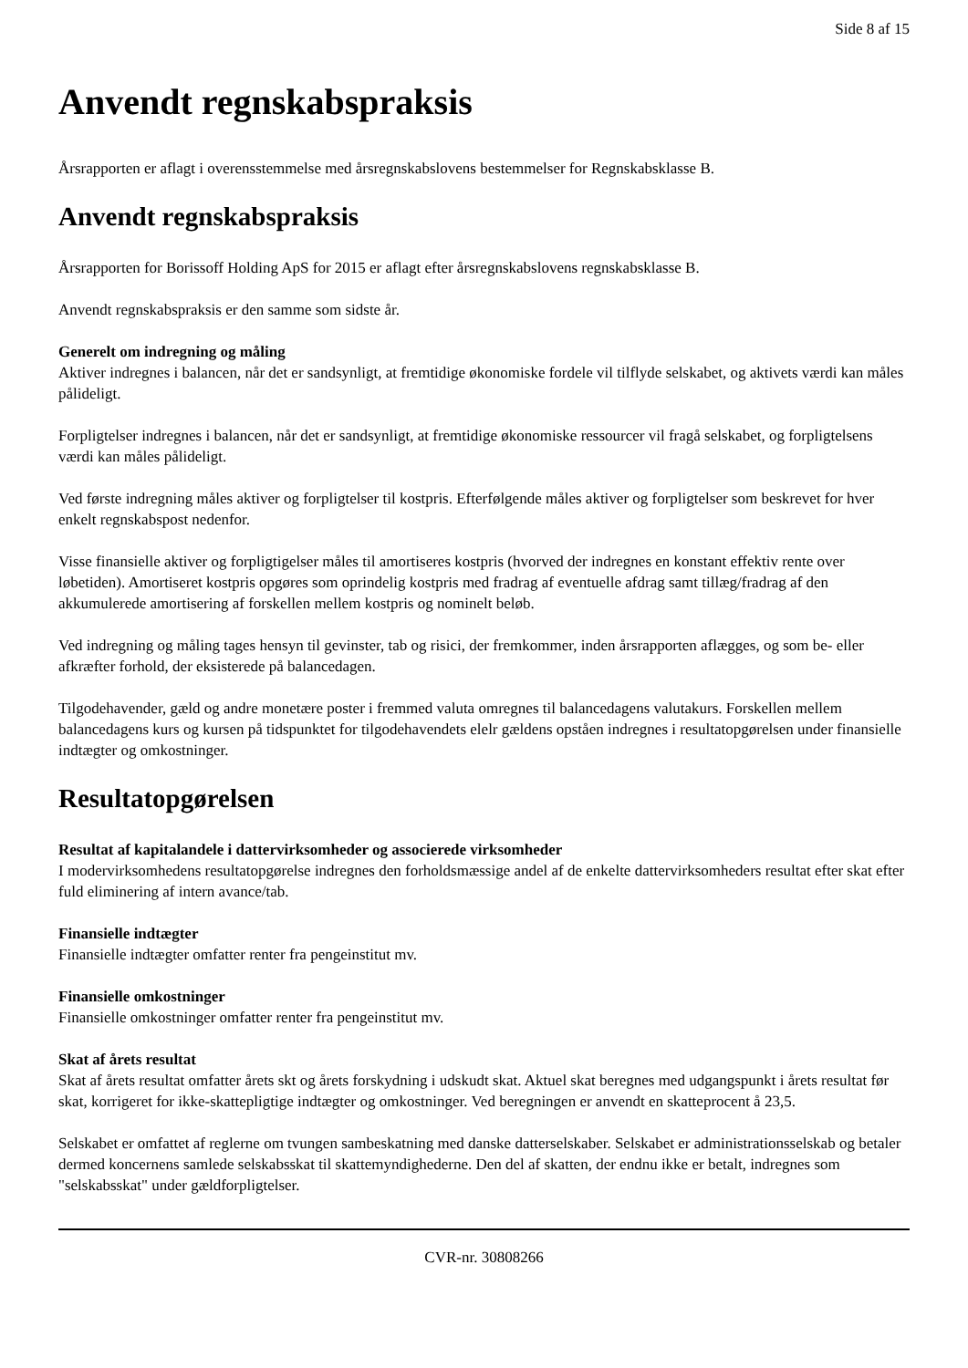Side 8 af 15
Anvendt regnskabspraksis
Årsrapporten er aflagt i overensstemmelse med årsregnskabslovens bestemmelser for Regnskabsklasse B.
Anvendt regnskabspraksis
Årsrapporten for Borissoff Holding ApS for 2015 er aflagt efter årsregnskabslovens regnskabsklasse B.
Anvendt regnskabspraksis er den samme som sidste år.
Generelt om indregning og måling
Aktiver indregnes i balancen, når det er sandsynligt, at fremtidige økonomiske fordele vil tilflyde selskabet, og aktivets værdi kan måles pålideligt.
Forpligtelser indregnes i balancen, når det er sandsynligt, at fremtidige økonomiske ressourcer vil fragå selskabet, og forpligtelsens værdi kan måles pålideligt.
Ved første indregning måles aktiver og forpligtelser til kostpris. Efterfølgende måles aktiver og forpligtelser som beskrevet for hver enkelt regnskabspost nedenfor.
Visse finansielle aktiver og forpligtigelser måles til amortiseres kostpris (hvorved der indregnes en konstant effektiv rente over løbetiden). Amortiseret kostpris opgøres som oprindelig kostpris med fradrag af eventuelle afdrag samt tillæg/fradrag af den akkumulerede amortisering af forskellen mellem kostpris og nominelt beløb.
Ved indregning og måling tages hensyn til gevinster, tab og risici, der fremkommer, inden årsrapporten aflægges, og som be- eller afkræfter forhold, der eksisterede på balancedagen.
Tilgodehavender, gæld og andre monetære poster i fremmed valuta omregnes til balancedagens valutakurs. Forskellen mellem balancedagens kurs og kursen på tidspunktet for tilgodehavendets elelr gældens opståen indregnes i resultatopgørelsen under finansielle indtægter og omkostninger.
Resultatopgørelsen
Resultat af kapitalandele i dattervirksomheder og associerede virksomheder
I modervirksomhedens resultatopgørelse indregnes den forholdsmæssige andel af de enkelte dattervirksomheders resultat efter skat efter fuld eliminering af intern avance/tab.
Finansielle indtægter
Finansielle indtægter omfatter renter fra pengeinstitut mv.
Finansielle omkostninger
Finansielle omkostninger omfatter renter fra pengeinstitut mv.
Skat af årets resultat
Skat af årets resultat omfatter årets skt og årets forskydning i udskudt skat. Aktuel skat beregnes med udgangspunkt i årets resultat før skat, korrigeret for ikke-skattepligtige indtægter og omkostninger. Ved beregningen er anvendt en skatteprocent å 23,5.
Selskabet er omfattet af reglerne om tvungen sambeskatning med danske datterselskaber. Selskabet er administrationsselskab og betaler dermed koncernens samlede selskabsskat til skattemyndighederne. Den del af skatten, der endnu ikke er betalt, indregnes som "selskabsskat" under gældforpligtelser.
CVR-nr. 30808266